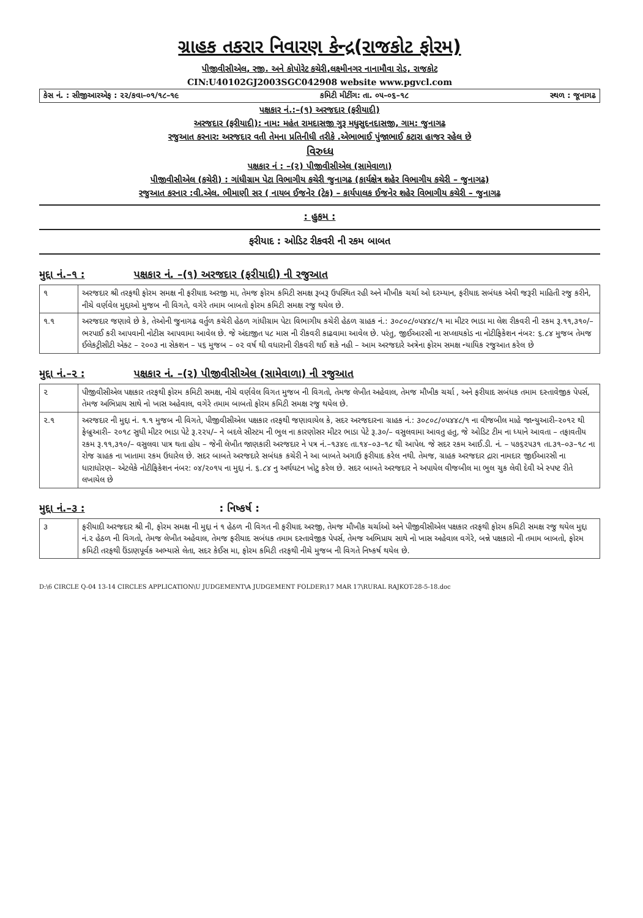ગ્રાહક તકરાર નિવારણ કેન્દ્ર(રાજકોટ ફોરમ)
પીજીવીસીએલ, રજી. અને કોપોરેટ કચેરી,લક્ષ્મીનગર નાનામૌવા રોડ, રાજકોટ
CIN:U40102GJ2003SGC042908 website www.pgvcl.com
કેસ નં. : સીજીઆરએફ : ૨૨/કવા–૦૧/૧૮–૧૯ કમિટી મીટીંગ: તા. ૦૫–૦૬–૧૮ સ્થળ : જૂનાગઢ
પક્ષકાર નં.:–(૧) અરજદાર (ફરીયાદી)
અરજદાર (ફરીયાદી): નામ: મહંત રામદાસજી ગુરૂ મધુસુદનદાસજી, ગામ: જુનાગઢ
રજુઆત કરનાર: અરજદાર વતી તેમના પ્રતિનીધી તરીકે .એભાભાઈ પુંજાભાઈ કટારા હાજર રહેલ છે
વિરુધ્ધ
પક્ષકાર નં : –(૨) પીજીવીસીએલ (સામેવાળા)
પીજીવીસીએલ (કચેરી) : ગાંધીગ્રામ પેટા વિભાગીય કચેરી જુનાગઢ (કાર્યક્ષેત્ર શહેર વિભાગીય કચેરી – જુનાગઢ)
રજુઆત કરનાર :વી.એલ. ભીમાણી સર ( નાયબ ઈજનેર (ટેક) – કાર્યપાલક ઈજનેર શહેર વિભાગીય કચેરી – જુનાગઢ
: હુકમ :
ફરીયાદ : ઓડિટ રીકવરી ની રકમ બાબત
મુદ્દા નં.–૧ : પક્ષકાર નં. –(૧) અરજદાર (ફરીયાદી) ની રજુઆત
| ૧ | અરજદાર શ્રી તરફથી ફોરમ સમક્ષ ની ફરીયાદ અરજી મા, તેમજ ફોરમ કમિટી સમક્ષ રૂબરૂ ઉપસ્થિત રહી અને મૌખીક ચર્ચા ઓ દરમ્યાન, ફરીયાદ સબંધક એવી જરૂરી માહિતી રજુ કરીને, નીચે વર્ણવેલ મુદ્દાઓ મુજબ ની વિગતે, વગેરે તમામ બાબતો ફોરમ કમિટી સમક્ષ રજુ થયેલ છે. |
| ૧.૧ | અરજદાર જણાવે છે કે, તેઓની જુનાગઢ વર્તુળ કચેરી હેઠળ ગાંધીગ્રામ પેટા વિભાગીય કચેરી હેઠળ ગ્રાહક નં.: ૩૦૮૦૮/૦૫૪૪૮/૧ મા મીટર ભાડા મા લેશ રીકવરી ની રકમ રૂ.૧૧,૩૧૦/– ભરપાઈ કરી આપવાની નોટીસ આપવામા આવેલ છે. જે અંદાજીત ૫૮ માસ ની રીકવરી કાઢવામા આવેલ છે. પરંતુ, જીઈઆરસી ના સપ્લાયકોડ ના નોટીફિકેશન નંબર: ૬.૮૪ મુજબ તેમજ ઈલેકટ્રીસીટી એક્ટ – ૨૦૦૩ ના સેકશન – ૫૬ મુજબ – ૦૨ વર્ષ થી વધારાની રીકવરી થઈ શકે નહી – આમ અરજદારે અત્રેના ફોરમ સમક્ષ ન્યાયિક રજુઆત કરેલ છે |
મુદ્દા નં.–૨ : પક્ષકાર નં. –(૨) પીજીવીસીએલ (સામેવાળા) ની રજુઆત
| ૨ | પીજીવીસીએલ પક્ષકાર તરફથી ફોરમ કમિટી સમક્ષ, નીચે વર્ણવેલ વિગત મુજબ ની વિગતો, તેમજ લેખીત અહેવાલ, તેમજ મૌખીક ચર્ચા , અને ફરીયાદ સબંધક તમામ દસ્તાવેજીક પેપર્સ, તેમજ અભિપ્રાય સાથે નો ખાસ અહેવાલ, વગેરે તમામ બાબતો ફોરમ કમિટી સમક્ષ રજુ થયેલ છે. |
| ૨.૧ | અરજદાર ની મુદ્દા નં. ૧.૧ મુજબ ની વિગતે, પીજીવીસીએલ પક્ષકાર તરફથી જણાવાયેલ કે, સદર અરજદારના ગ્રાહક નં.: ૩૦૮૦૮/૦૫૪૪૮/૧ ના વીજબીલ માહે જાન્યુઆરી–૨૦૧૨ થી ફેબ્રુઆરી– ૨૦૧૮ સુધી મીટર ભાડા પેટે રૂ.૨૨૫/– ને બદલે સીસ્ટમ ની ભુલ ના કારણોસર મીટર ભાડા પેટે રૂ.૩૦/– વસુલવામા આવતુ હતુ, જે ઓડિટ ટીમ ના ધ્યાને આવતા – તફાવતીય રકમ રૂ.૧૧,૩૧૦/– વસુલવા પાત્ર થતા હોય – જેની લેખીત જાણકારી અરજદાર ને પત્ર નં.–૧૩૪૯ તા.૧૪–૦૩–૧૮ થી આપેલ. જે સદર રકમ આઈ.ડી. નં. – ૫૭૬૨૫૩૧ તા.૩૧–૦૩–૧૮ ના રોજ ગ્રાહક ના ખાતામા રકમ ઉધારેલ છે. સદર બાબતે અરજદારે સબંધક કચેરી ને આ બાબતે અગાઉ ફરીયાદ કરેલ નથી. તેમજ, ગ્રાહક અરજદાર દ્રારા નામદાર જીઈઆરસી ના ધારાધોરણ– એટલેકે નોટીફિકેશન નંબર: ૦૪/૨૦૧૫ ના મુદ્દા નં. ૬.૮૪ નુ અર્થઘટન ખોટુ કરેલ છે. સદર બાબતે અરજદાર ને અપાયેલ વીજબીલ મા ભુલ ચુક લેવી દેવી એ સ્પષ્ટ રીતે લખાયેલ છે |
મુદ્દા નં.–૩ :: નિષ્કર્ષ :
| ૩ | ફરીયાદી અરજદાર શ્રી ની, ફોરમ સમક્ષ ની મુદ્દા નં ૧ હેઠળ ની વિગત ની ફરીયાદ અરજી, તેમજ મૌખીક ચર્ચાઓ અને પીજીવીસીએલ પક્ષકાર તરફથી ફોરમ કમિટી સમક્ષ રજુ થયેલ મુદ્દા નં.૨ હેઠળ ની વિગતો, તેમજ લેખીત અહેવાલ, તેમજ ફરીયાદ સબંધક તમામ દસ્તાવેજીક પેપર્સ, તેમજ અભિપ્રાય સાથે નો ખાસ અહેવાલ વગેરે, બન્ને પક્ષકારો ની તમામ બાબતો, ફોરમ કમિટી તરફથી ઉંડાણપૂર્વક અભ્યાસે લેતા, સદર કેઈસ મા, ફોરમ કમિટી તરફથી નીચે મુજબ ની વિગતે નિષ્કર્ષ થયેલ છે. |
D:\6 CIRCLE Q-04 13-14 CIRCLES APPLICATION\U JUDGEMENT\A JUDGEMENT FOLDER\17 MAR 17\RURAL RAJKOT-28-5-18.doc